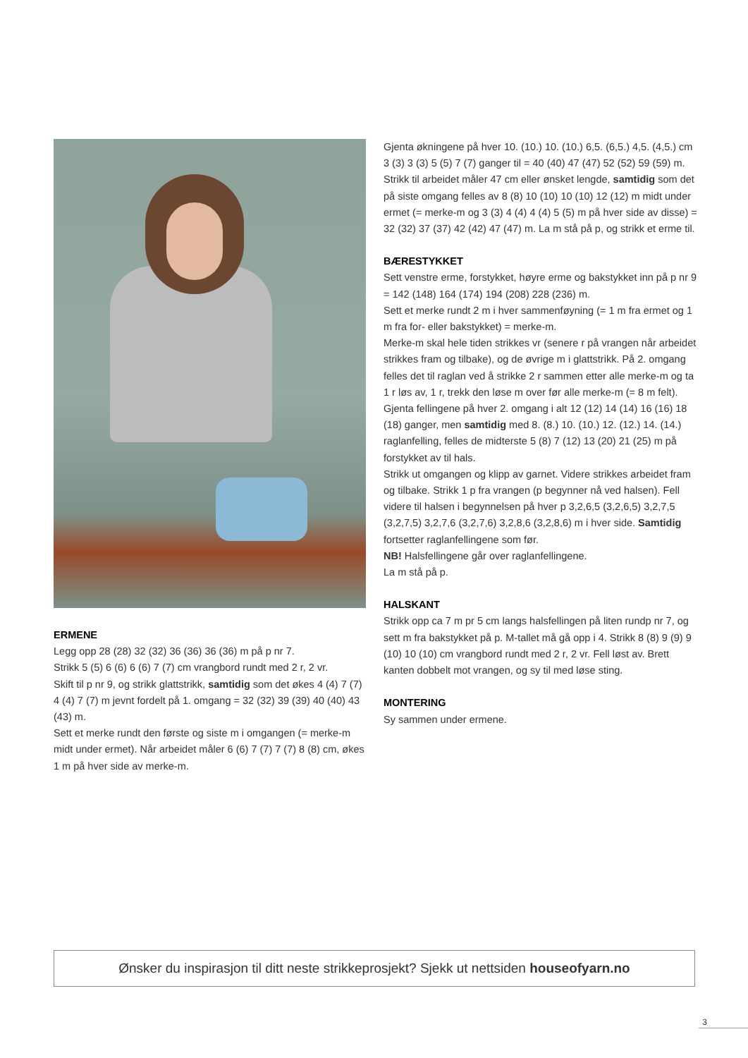ERMENE
Legg opp 28 (28) 32 (32) 36 (36) 36 (36) m på p nr 7.
Strikk 5 (5) 6 (6) 6 (6) 7 (7) cm vrangbord rundt med 2 r, 2 vr.
Skift til p nr 9, og strikk glattstrikk, samtidig som det økes 4 (4) 7 (7) 4 (4) 7 (7) m jevnt fordelt på 1. omgang = 32 (32) 39 (39) 40 (40) 43 (43) m.
Sett et merke rundt den første og siste m i omgangen (= merke-m midt under ermet). Når arbeidet måler 6 (6) 7 (7) 7 (7) 8 (8) cm, økes 1 m på hver side av merke-m.
Gjenta økningene på hver 10. (10.) 10. (10.) 6,5. (6,5.) 4,5. (4,5.) cm 3 (3) 3 (3) 5 (5) 7 (7) ganger til = 40 (40) 47 (47) 52 (52) 59 (59) m. Strikk til arbeidet måler 47 cm eller ønsket lengde, samtidig som det på siste omgang felles av 8 (8) 10 (10) 10 (10) 12 (12) m midt under ermet (= merke-m og 3 (3) 4 (4) 4 (4) 5 (5) m på hver side av disse) = 32 (32) 37 (37) 42 (42) 47 (47) m. La m stå på p, og strikk et erme til.
BÆRESTYKKET
Sett venstre erme, forstykket, høyre erme og bakstykket inn på p nr 9 = 142 (148) 164 (174) 194 (208) 228 (236) m.
Sett et merke rundt 2 m i hver sammenføyning (= 1 m fra ermet og 1 m fra for- eller bakstykket) = merke-m.
Merke-m skal hele tiden strikkes vr (senere r på vrangen når arbeidet strikkes fram og tilbake), og de øvrige m i glattstrikk. På 2. omgang felles det til raglan ved å strikke 2 r sammen etter alle merke-m og ta 1 r løs av, 1 r, trekk den løse m over før alle merke-m (= 8 m felt). Gjenta fellingene på hver 2. omgang i alt 12 (12) 14 (14) 16 (16) 18 (18) ganger, men samtidig med 8. (8.) 10. (10.) 12. (12.) 14. (14.) raglanfelling, felles de midterste 5 (8) 7 (12) 13 (20) 21 (25) m på forstykket av til hals.
Strikk ut omgangen og klipp av garnet. Videre strikkes arbeidet fram og tilbake. Strikk 1 p fra vrangen (p begynner nå ved halsen). Fell videre til halsen i begynnelsen på hver p 3,2,6,5 (3,2,6,5) 3,2,7,5 (3,2,7,5) 3,2,7,6 (3,2,7,6) 3,2,8,6 (3,2,8,6) m i hver side. Samtidig fortsetter raglanfellingene som før.
NB! Halsfellingene går over raglanfellingene.
La m stå på p.
HALSKANT
Strikk opp ca 7 m pr 5 cm langs halsfellingen på liten rundp nr 7, og sett m fra bakstykket på p. M-tallet må gå opp i 4. Strikk 8 (8) 9 (9) 9 (10) 10 (10) cm vrangbord rundt med 2 r, 2 vr. Fell løst av. Brett kanten dobbelt mot vrangen, og sy til med løse sting.
MONTERING
Sy sammen under ermene.
Ønsker du inspirasjon til ditt neste strikkeprosjekt? Sjekk ut nettsiden houseofyarn.no
3